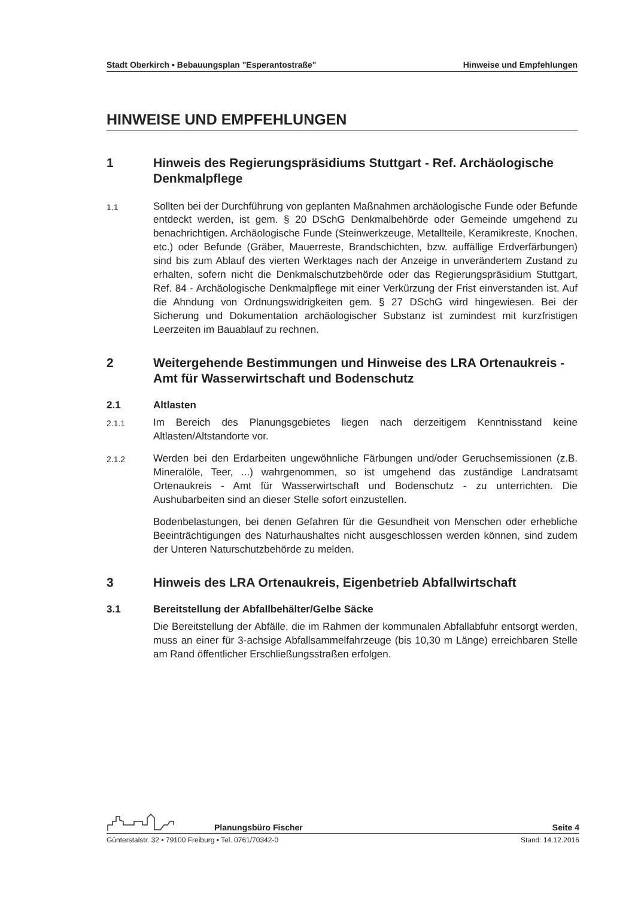Stadt Oberkirch ▪ Bebauungsplan "Esperantostraße" Hinweise und Empfehlungen
HINWEISE UND EMPFEHLUNGEN
1 Hinweis des Regierungspräsidiums Stuttgart - Ref. Archäologische Denkmalpflege
1.1 Sollten bei der Durchführung von geplanten Maßnahmen archäologische Funde oder Befunde entdeckt werden, ist gem. § 20 DSchG Denkmalbehörde oder Gemeinde umgehend zu benachrichtigen. Archäologische Funde (Steinwerkzeuge, Metallteile, Keramikreste, Knochen, etc.) oder Befunde (Gräber, Mauerreste, Brandschichten, bzw. auffällige Erdverfärbungen) sind bis zum Ablauf des vierten Werktages nach der Anzeige in unverändertem Zustand zu erhalten, sofern nicht die Denkmalschutzbehörde oder das Regierungspräsidium Stuttgart, Ref. 84 - Archäologische Denkmalpflege mit einer Verkürzung der Frist einverstanden ist. Auf die Ahndung von Ordnungswidrigkeiten gem. § 27 DSchG wird hingewiesen. Bei der Sicherung und Dokumentation archäologischer Substanz ist zumindest mit kurzfristigen Leerzeiten im Bauablauf zu rechnen.
2 Weitergehende Bestimmungen und Hinweise des LRA Ortenaukreis - Amt für Wasserwirtschaft und Bodenschutz
2.1 Altlasten
2.1.1 Im Bereich des Planungsgebietes liegen nach derzeitigem Kenntnisstand keine Altlasten/Altstandorte vor.
2.1.2 Werden bei den Erdarbeiten ungewöhnliche Färbungen und/oder Geruchsemissionen (z.B. Mineralöle, Teer, ...) wahrgenommen, so ist umgehend das zuständige Landratsamt Ortenaukreis - Amt für Wasserwirtschaft und Bodenschutz - zu unterrichten. Die Aushubarbeiten sind an dieser Stelle sofort einzustellen.
Bodenbelastungen, bei denen Gefahren für die Gesundheit von Menschen oder erhebliche Beeinträchtigungen des Naturhaushaltes nicht ausgeschlossen werden können, sind zudem der Unteren Naturschutzbehörde zu melden.
3 Hinweis des LRA Ortenaukreis, Eigenbetrieb Abfallwirtschaft
3.1 Bereitstellung der Abfallbehälter/Gelbe Säcke
Die Bereitstellung der Abfälle, die im Rahmen der kommunalen Abfallabfuhr entsorgt werden, muss an einer für 3-achsige Abfallsammelfahrzeuge (bis 10,30 m Länge) erreichbaren Stelle am Rand öffentlicher Erschließungsstraßen erfolgen.
Planungsbüro Fischer Seite 4
Günterstalstr. 32 ▪ 79100 Freiburg ▪ Tel. 0761/70342-0 Stand: 14.12.2016